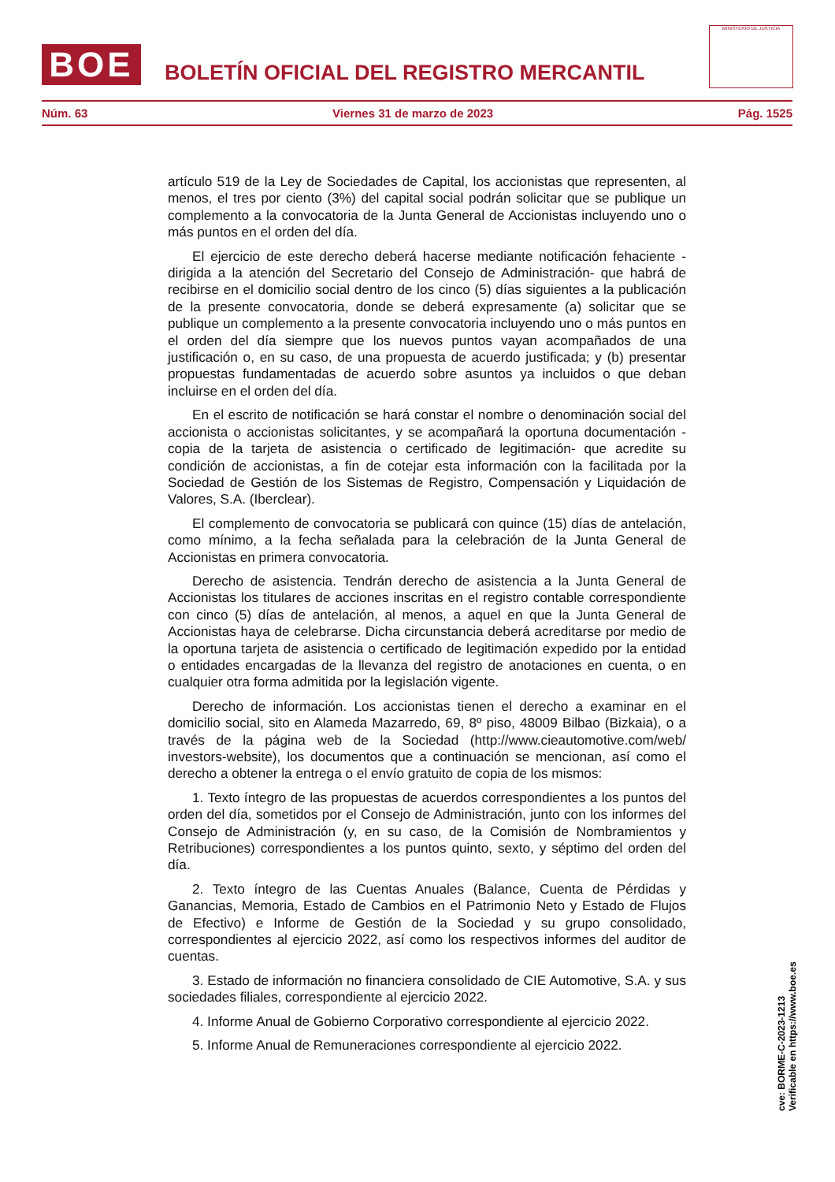BOE
BOLETÍN OFICIAL DEL REGISTRO MERCANTIL
MINISTERIO DE JUSTICIA
Núm. 63 Viernes 31 de marzo de 2023 Pág. 1525
artículo 519 de la Ley de Sociedades de Capital, los accionistas que representen, al menos, el tres por ciento (3%) del capital social podrán solicitar que se publique un complemento a la convocatoria de la Junta General de Accionistas incluyendo uno o más puntos en el orden del día.
El ejercicio de este derecho deberá hacerse mediante notificación fehaciente -dirigida a la atención del Secretario del Consejo de Administración- que habrá de recibirse en el domicilio social dentro de los cinco (5) días siguientes a la publicación de la presente convocatoria, donde se deberá expresamente (a) solicitar que se publique un complemento a la presente convocatoria incluyendo uno o más puntos en el orden del día siempre que los nuevos puntos vayan acompañados de una justificación o, en su caso, de una propuesta de acuerdo justificada; y (b) presentar propuestas fundamentadas de acuerdo sobre asuntos ya incluidos o que deban incluirse en el orden del día.
En el escrito de notificación se hará constar el nombre o denominación social del accionista o accionistas solicitantes, y se acompañará la oportuna documentación -copia de la tarjeta de asistencia o certificado de legitimación- que acredite su condición de accionistas, a fin de cotejar esta información con la facilitada por la Sociedad de Gestión de los Sistemas de Registro, Compensación y Liquidación de Valores, S.A. (Iberclear).
El complemento de convocatoria se publicará con quince (15) días de antelación, como mínimo, a la fecha señalada para la celebración de la Junta General de Accionistas en primera convocatoria.
Derecho de asistencia. Tendrán derecho de asistencia a la Junta General de Accionistas los titulares de acciones inscritas en el registro contable correspondiente con cinco (5) días de antelación, al menos, a aquel en que la Junta General de Accionistas haya de celebrarse. Dicha circunstancia deberá acreditarse por medio de la oportuna tarjeta de asistencia o certificado de legitimación expedido por la entidad o entidades encargadas de la llevanza del registro de anotaciones en cuenta, o en cualquier otra forma admitida por la legislación vigente.
Derecho de información. Los accionistas tienen el derecho a examinar en el domicilio social, sito en Alameda Mazarredo, 69, 8º piso, 48009 Bilbao (Bizkaia), o a través de la página web de la Sociedad (http://www.cieautomotive.com/web/ investors-website), los documentos que a continuación se mencionan, así como el derecho a obtener la entrega o el envío gratuito de copia de los mismos:
1. Texto íntegro de las propuestas de acuerdos correspondientes a los puntos del orden del día, sometidos por el Consejo de Administración, junto con los informes del Consejo de Administración (y, en su caso, de la Comisión de Nombramientos y Retribuciones) correspondientes a los puntos quinto, sexto, y séptimo del orden del día.
2. Texto íntegro de las Cuentas Anuales (Balance, Cuenta de Pérdidas y Ganancias, Memoria, Estado de Cambios en el Patrimonio Neto y Estado de Flujos de Efectivo) e Informe de Gestión de la Sociedad y su grupo consolidado, correspondientes al ejercicio 2022, así como los respectivos informes del auditor de cuentas.
3. Estado de información no financiera consolidado de CIE Automotive, S.A. y sus sociedades filiales, correspondiente al ejercicio 2022.
4. Informe Anual de Gobierno Corporativo correspondiente al ejercicio 2022.
5. Informe Anual de Remuneraciones correspondiente al ejercicio 2022.
cve: BORME-C-2023-1213
Verificable en https://www.boe.es